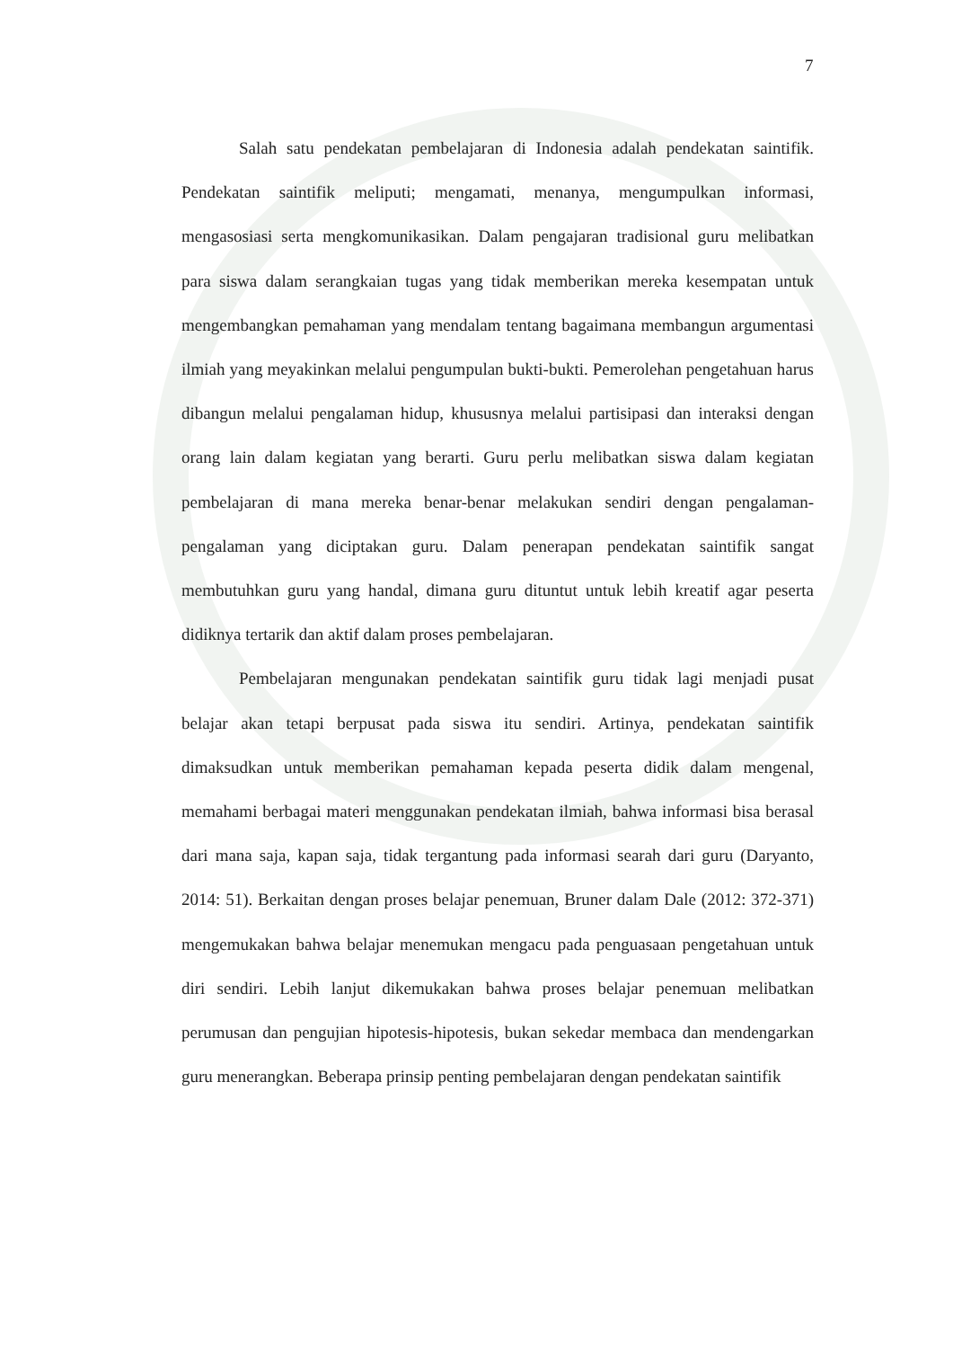7
Salah satu pendekatan pembelajaran di Indonesia adalah pendekatan saintifik. Pendekatan saintifik meliputi; mengamati, menanya, mengumpulkan informasi, mengasosiasi serta mengkomunikasikan. Dalam pengajaran tradisional guru melibatkan para siswa dalam serangkaian tugas yang tidak memberikan mereka kesempatan untuk mengembangkan pemahaman yang mendalam tentang bagaimana membangun argumentasi ilmiah yang meyakinkan melalui pengumpulan bukti-bukti. Pemerolehan pengetahuan harus dibangun melalui pengalaman hidup, khususnya melalui partisipasi dan interaksi dengan orang lain dalam kegiatan yang berarti. Guru perlu melibatkan siswa dalam kegiatan pembelajaran di mana mereka benar-benar melakukan sendiri dengan pengalaman-pengalaman yang diciptakan guru. Dalam penerapan pendekatan saintifik sangat membutuhkan guru yang handal, dimana guru dituntut untuk lebih kreatif agar peserta didiknya tertarik dan aktif dalam proses pembelajaran.
Pembelajaran mengunakan pendekatan saintifik guru tidak lagi menjadi pusat belajar akan tetapi berpusat pada siswa itu sendiri. Artinya, pendekatan saintifik dimaksudkan untuk memberikan pemahaman kepada peserta didik dalam mengenal, memahami berbagai materi menggunakan pendekatan ilmiah, bahwa informasi bisa berasal dari mana saja, kapan saja, tidak tergantung pada informasi searah dari guru (Daryanto, 2014: 51). Berkaitan dengan proses belajar penemuan, Bruner dalam Dale (2012: 372-371) mengemukakan bahwa belajar menemukan mengacu pada penguasaan pengetahuan untuk diri sendiri. Lebih lanjut dikemukakan bahwa proses belajar penemuan melibatkan perumusan dan pengujian hipotesis-hipotesis, bukan sekedar membaca dan mendengarkan guru menerangkan. Beberapa prinsip penting pembelajaran dengan pendekatan saintifik